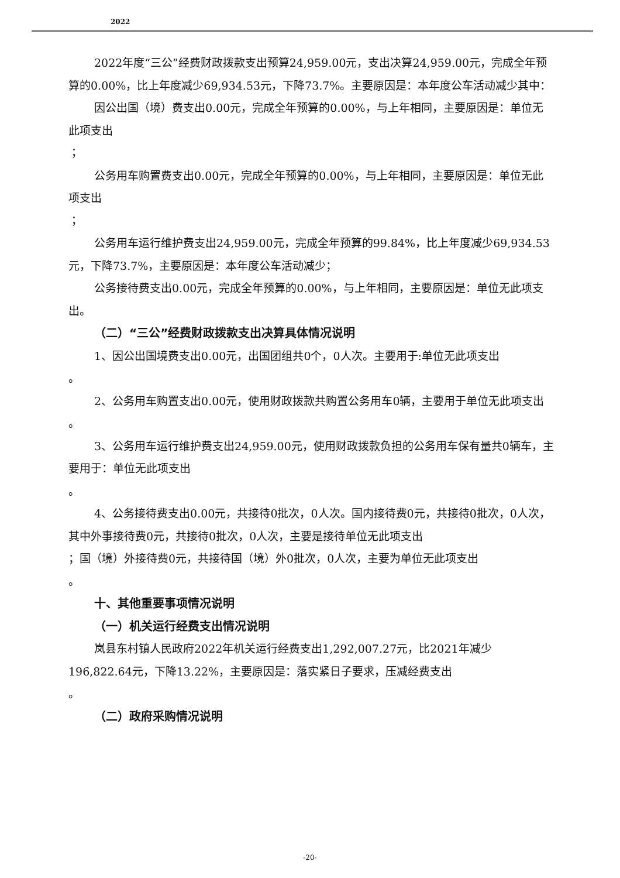2022
2022年度“三公”经费财政拨款支出预算24,959.00元，支出决算24,959.00元，完成全年预算的0.00%，比上年度减少69,934.53元，下降73.7%。主要原因是：本年度公车活动减少其中：
因公出国（境）费支出0.00元，完成全年预算的0.00%，与上年相同，主要原因是：单位无此项支出
；
公务用车购置费支出0.00元，完成全年预算的0.00%，与上年相同，主要原因是：单位无此项支出
；
公务用车运行维护费支出24,959.00元，完成全年预算的99.84%，比上年度减少69,934.53元，下降73.7%，主要原因是：本年度公车活动减少；
公务接待费支出0.00元，完成全年预算的0.00%，与上年相同，主要原因是：单位无此项支出。
（二）“三公”经费财政拨款支出决算具体情况说明
1、因公出国境费支出0.00元，出国团组共0个，0人次。主要用于:单位无此项支出
。
2、公务用车购置支出0.00元，使用财政拨款共购置公务用车0辆，主要用于单位无此项支出
。
3、公务用车运行维护费支出24,959.00元，使用财政拨款负担的公务用车保有量共0辆车，主要用于：单位无此项支出
。
4、公务接待费支出0.00元，共接待0批次，0人次。国内接待费0元，共接待0批次，0人次，其中外事接待费0元，共接待0批次，0人次，主要是接待单位无此项支出
；国（境）外接待费0元，共接待国（境）外0批次，0人次，主要为单位无此项支出
。
十、其他重要事项情况说明
（一）机关运行经费支出情况说明
岚县东村镇人民政府2022年机关运行经费支出1,292,007.27元，比2021年减少196,822.64元，下降13.22%，主要原因是：落实紧日子要求，压减经费支出
。
（二）政府采购情况说明
-20-